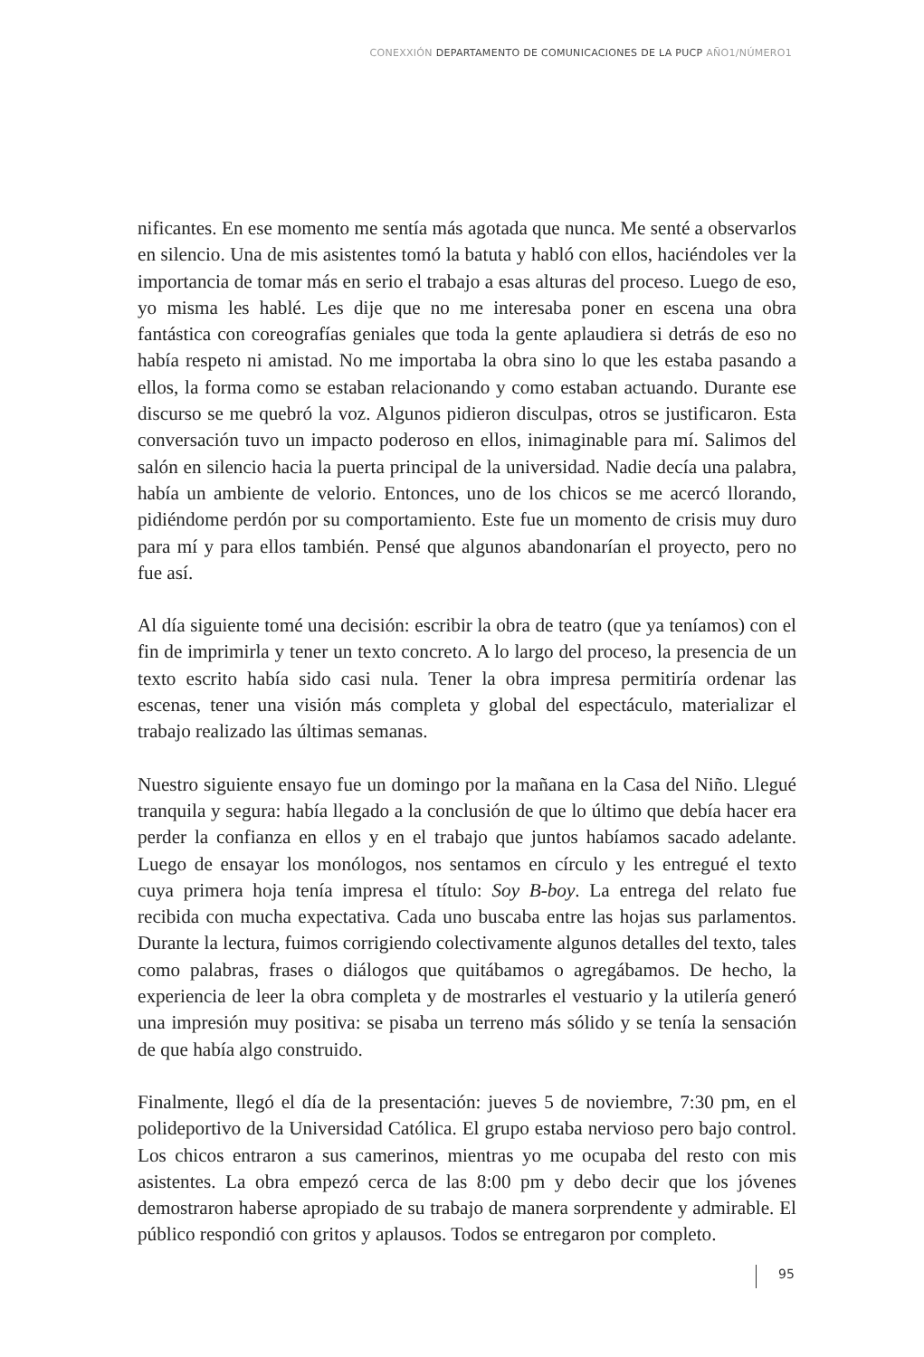CONEXXIÓN DEPARTAMENTO DE COMUNICACIONES DE LA PUCP AÑO1/NÚMERO1
nificantes. En ese momento me sentía más agotada que nunca. Me senté a observarlos en silencio. Una de mis asistentes tomó la batuta y habló con ellos, haciéndoles ver la importancia de tomar más en serio el trabajo a esas alturas del proceso. Luego de eso, yo misma les hablé. Les dije que no me interesaba poner en escena una obra fantástica con coreografías geniales que toda la gente aplaudiera si detrás de eso no había respeto ni amistad. No me importaba la obra sino lo que les estaba pasando a ellos, la forma como se estaban relacionando y como estaban actuando. Durante ese discurso se me quebró la voz. Algunos pidieron disculpas, otros se justificaron. Esta conversación tuvo un impacto poderoso en ellos, inimaginable para mí. Salimos del salón en silencio hacia la puerta principal de la universidad. Nadie decía una palabra, había un ambiente de velorio. Entonces, uno de los chicos se me acercó llorando, pidiéndome perdón por su comportamiento. Este fue un momento de crisis muy duro para mí y para ellos también. Pensé que algunos abandonarían el proyecto, pero no fue así.
Al día siguiente tomé una decisión: escribir la obra de teatro (que ya teníamos) con el fin de imprimirla y tener un texto concreto. A lo largo del proceso, la presencia de un texto escrito había sido casi nula. Tener la obra impresa permitiría ordenar las escenas, tener una visión más completa y global del espectáculo, materializar el trabajo realizado las últimas semanas.
Nuestro siguiente ensayo fue un domingo por la mañana en la Casa del Niño. Llegué tranquila y segura: había llegado a la conclusión de que lo último que debía hacer era perder la confianza en ellos y en el trabajo que juntos habíamos sacado adelante. Luego de ensayar los monólogos, nos sentamos en círculo y les entregué el texto cuya primera hoja tenía impresa el título: Soy B-boy. La entrega del relato fue recibida con mucha expectativa. Cada uno buscaba entre las hojas sus parlamentos. Durante la lectura, fuimos corrigiendo colectivamente algunos detalles del texto, tales como palabras, frases o diálogos que quitábamos o agregábamos. De hecho, la experiencia de leer la obra completa y de mostrarles el vestuario y la utilería generó una impresión muy positiva: se pisaba un terreno más sólido y se tenía la sensación de que había algo construido.
Finalmente, llegó el día de la presentación: jueves 5 de noviembre, 7:30 pm, en el polideportivo de la Universidad Católica. El grupo estaba nervioso pero bajo control. Los chicos entraron a sus camerinos, mientras yo me ocupaba del resto con mis asistentes. La obra empezó cerca de las 8:00 pm y debo decir que los jóvenes demostraron haberse apropiado de su trabajo de manera sorprendente y admirable. El público respondió con gritos y aplausos. Todos se entregaron por completo.
95